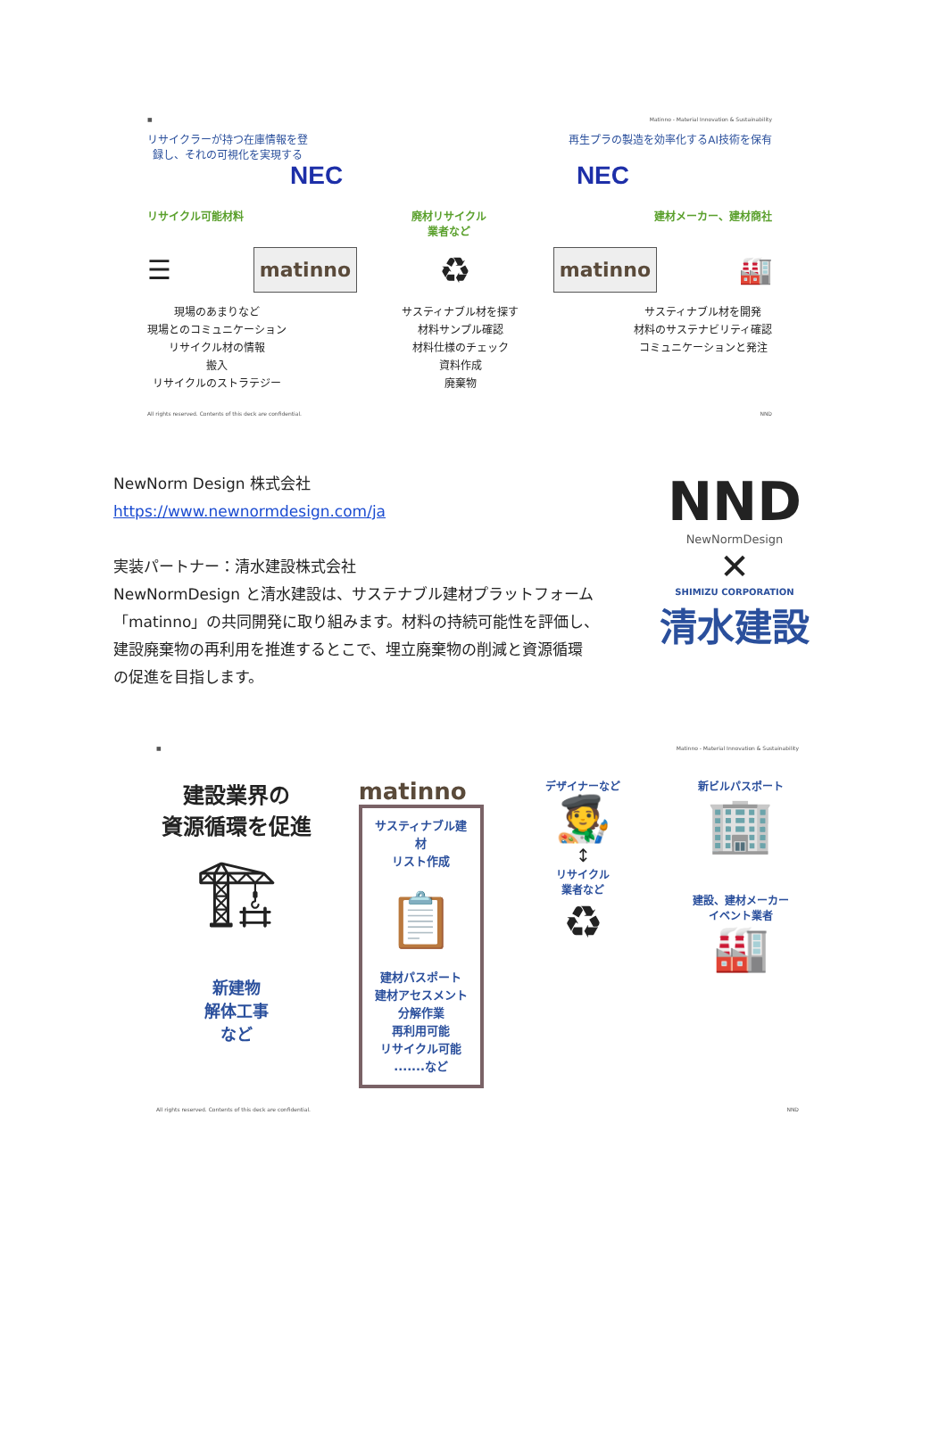■ Matinno - Material Innovation & Sustainability
リサイクラーが持つ在庫情報を登
録し、それの可視化を実現する
再生プラの製造を効率化するAI技術を保有
NEC NEC
リサイクル可能材料 廃材リサイクル
業者など
建材メーカー、建材商社
☰
matinno
♻
matinno
🏭
現場のあまりなど
現場とのコミュニケーション
リサイクル材の情報
搬入
リサイクルのストラテジー
サスティナブル材を探す
材料サンプル確認
材料仕様のチェック
資料作成
廃棄物
サスティナブル材を開発
材料のサステナビリティ確認
コミュニケーションと発注
All rights reserved. Contents of this deck are confidential. NND
NewNorm Design 株式会社
https://www.newnormdesign.com/ja
実装パートナー：清水建設株式会社
NewNormDesign と清水建設は、サステナブル建材プラットフォーム
「matinno」の共同開発に取り組みます。材料の持続可能性を評価し、
建設廃棄物の再利用を推進するとこで、埋立廃棄物の削減と資源循環
の促進を目指します。
NND
NewNormDesign
✕
SHIMIZU CORPORATION
清水建設
■ Matinno - Material Innovation & Sustainability
建設業界の
資源循環を促進
🏗
新建物
解体工事
など
matinno
サスティナブル建材
リスト作成
📋
建材パスポート
建材アセスメント
分解作業
再利用可能
リサイクル可能
.......など
デザイナーなど
🧑‍🎨
↕
リサイクル
業者など
♻
新ビルパスポート
🏢
建設、建材メーカー
イベント業者
🏭
All rights reserved. Contents of this deck are confidential. NND